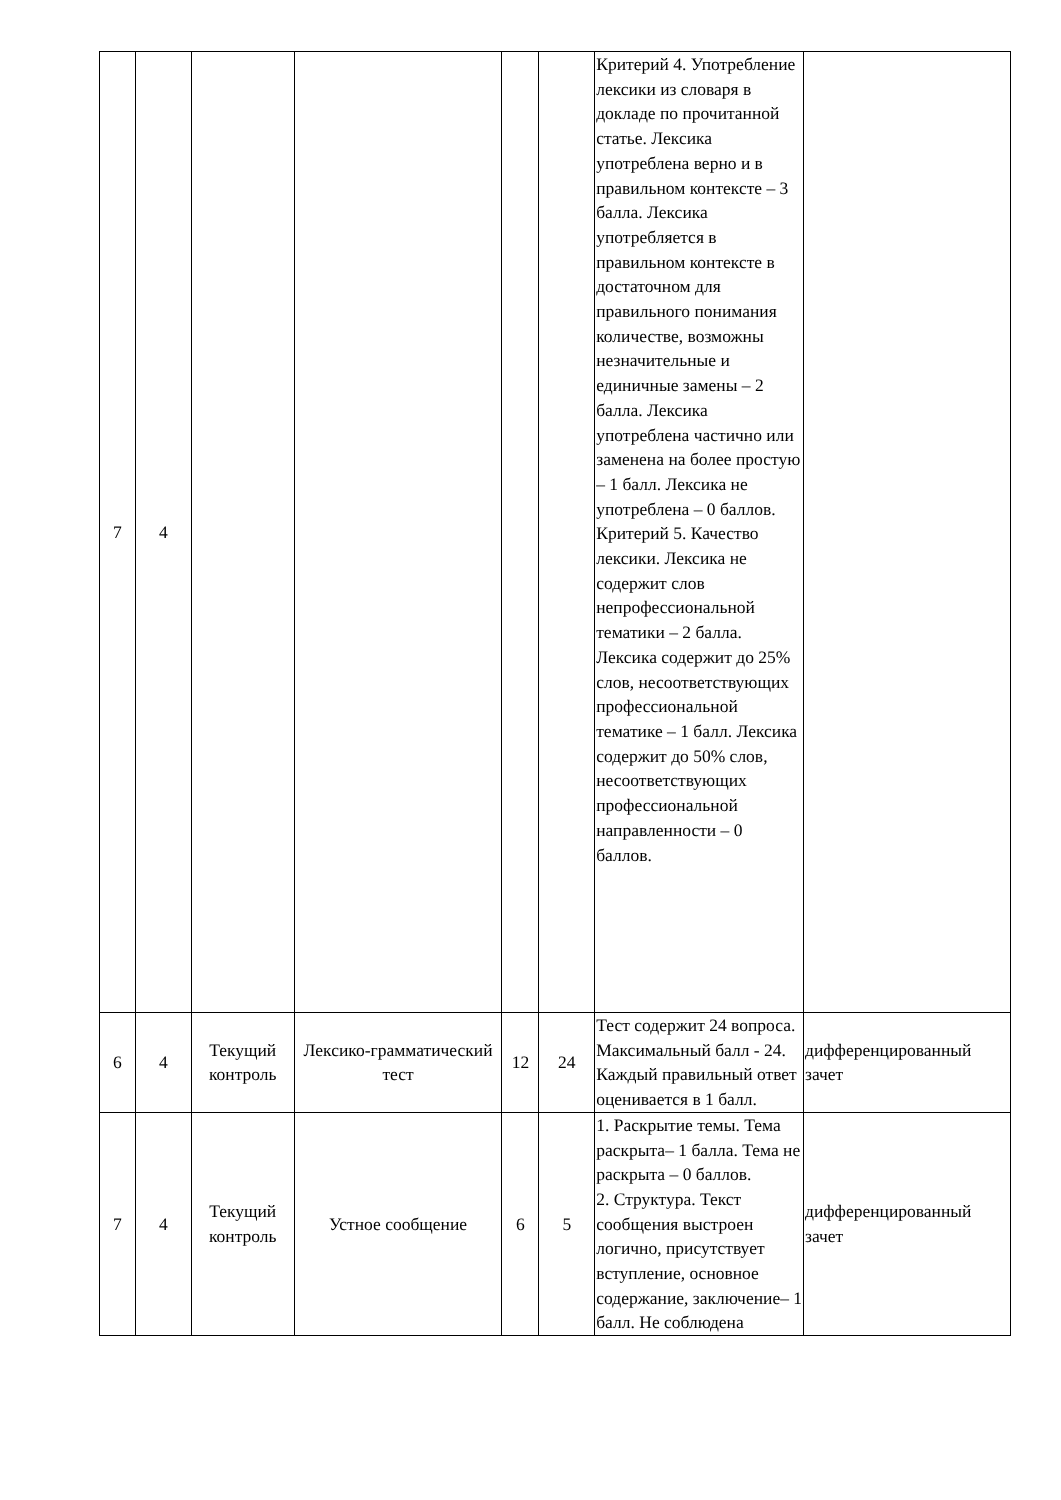| 7 | 4 | | | | | Критерий 4. Употребление лексики из словаря в докладе по прочитанной статье. Лексика употреблена верно и в правильном контексте – 3 балла. Лексика употребляется в правильном контексте в достаточном для правильного понимания количестве, возможны незначительные и единичные замены – 2 балла. Лексика употреблена частично или заменена на более простую – 1 балл. Лексика не употреблена – 0 баллов. Критерий 5. Качество лексики. Лексика не содержит слов непрофессиональной тематики – 2 балла. Лексика содержит до 25% слов, несоответствующих профессиональной тематике – 1 балл. Лексика содержит до 50% слов, несоответствующих профессиональной направленности – 0 баллов. | |
| 6 | 4 | Текущий контроль | Лексико-грамматический тест | 12 | 24 | Тест содержит 24 вопроса. Максимальный балл - 24. Каждый правильный ответ оценивается в 1 балл. | дифференцированный зачет |
| 7 | 4 | Текущий контроль | Устное сообщение | 6 | 5 | 1. Раскрытие темы. Тема раскрыта– 1 балла. Тема не раскрыта – 0 баллов. 2. Структура. Текст сообщения выстроен логично, присутствует вступление, основное содержание, заключение– 1 балл. Не соблюдена | дифференцированный зачет |